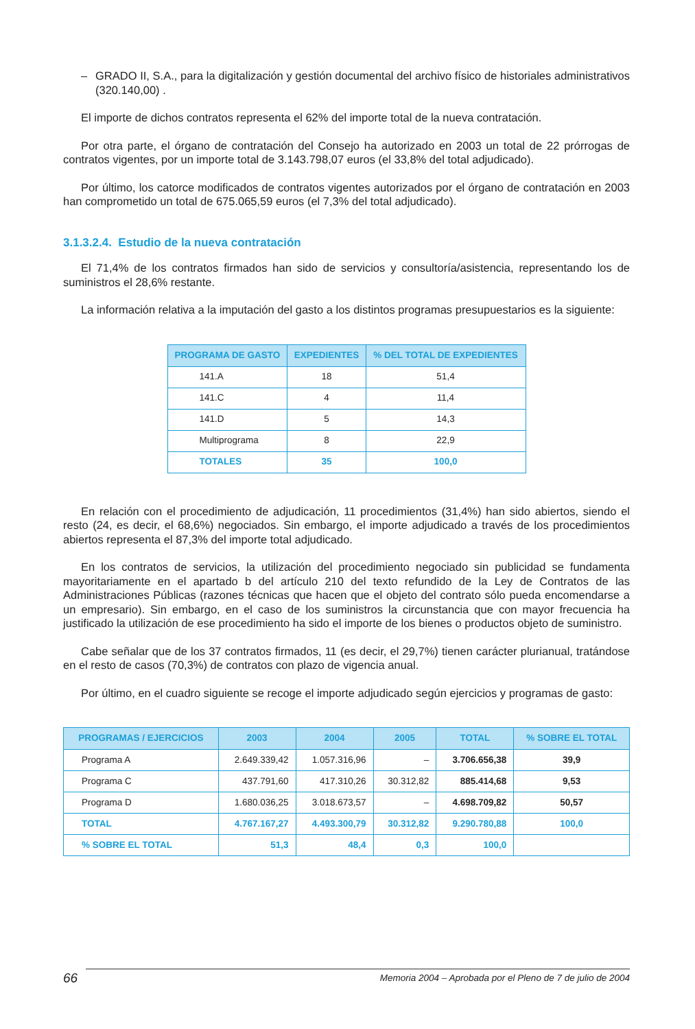– GRADO II, S.A., para la digitalización y gestión documental del archivo físico de historiales administrativos (320.140,00) .
El importe de dichos contratos representa el 62% del importe total de la nueva contratación.
Por otra parte, el órgano de contratación del Consejo ha autorizado en 2003 un total de 22 prórrogas de contratos vigentes, por un importe total de 3.143.798,07 euros (el 33,8% del total adjudicado).
Por último, los catorce modificados de contratos vigentes autorizados por el órgano de contratación en 2003 han comprometido un total de 675.065,59 euros (el 7,3% del total adjudicado).
3.1.3.2.4. Estudio de la nueva contratación
El 71,4% de los contratos firmados han sido de servicios y consultoría/asistencia, representando los de suministros el 28,6% restante.
La información relativa a la imputación del gasto a los distintos programas presupuestarios es la siguiente:
| PROGRAMA DE GASTO | EXPEDIENTES | % DEL TOTAL DE EXPEDIENTES |
| --- | --- | --- |
| 141.A | 18 | 51,4 |
| 141.C | 4 | 11,4 |
| 141.D | 5 | 14,3 |
| Multiprograma | 8 | 22,9 |
| TOTALES | 35 | 100,0 |
En relación con el procedimiento de adjudicación, 11 procedimientos (31,4%) han sido abiertos, siendo el resto (24, es decir, el 68,6%) negociados. Sin embargo, el importe adjudicado a través de los procedimientos abiertos representa el 87,3% del importe total adjudicado.
En los contratos de servicios, la utilización del procedimiento negociado sin publicidad se fundamenta mayoritariamente en el apartado b del artículo 210 del texto refundido de la Ley de Contratos de las Administraciones Públicas (razones técnicas que hacen que el objeto del contrato sólo pueda encomendarse a un empresario). Sin embargo, en el caso de los suministros la circunstancia que con mayor frecuencia ha justificado la utilización de ese procedimiento ha sido el importe de los bienes o productos objeto de suministro.
Cabe señalar que de los 37 contratos firmados, 11 (es decir, el 29,7%) tienen carácter plurianual, tratándose en el resto de casos (70,3%) de contratos con plazo de vigencia anual.
Por último, en el cuadro siguiente se recoge el importe adjudicado según ejercicios y programas de gasto:
| PROGRAMAS / EJERCICIOS | 2003 | 2004 | 2005 | TOTAL | % SOBRE EL TOTAL |
| --- | --- | --- | --- | --- | --- |
| Programa A | 2.649.339,42 | 1.057.316,96 | – | 3.706.656,38 | 39,9 |
| Programa C | 437.791,60 | 417.310,26 | 30.312,82 | 885.414,68 | 9,53 |
| Programa D | 1.680.036,25 | 3.018.673,57 | – | 4.698.709,82 | 50,57 |
| TOTAL | 4.767.167,27 | 4.493.300,79 | 30.312,82 | 9.290.780,88 | 100,0 |
| % SOBRE EL TOTAL | 51,3 | 48,4 | 0,3 | 100,0 | |
66 Memoria 2004 – Aprobada por el Pleno de 7 de julio de 2004